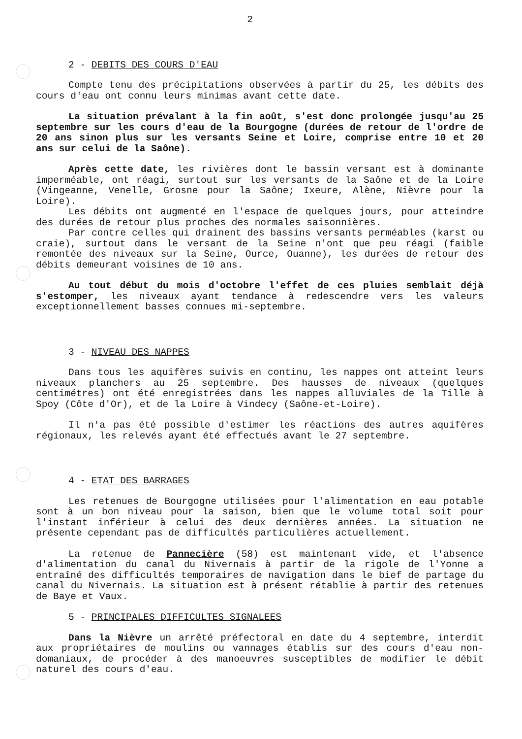2
2 - DEBITS DES COURS D'EAU
Compte tenu des précipitations observées à partir du 25, les débits des cours d'eau ont connu leurs minimas avant cette date.
La situation prévalant à la fin août, s'est donc prolongée jusqu'au 25 septembre sur les cours d'eau de la Bourgogne (durées de retour de l'ordre de 20 ans sinon plus sur les versants Seine et Loire, comprise entre 10 et 20 ans sur celui de la Saône).
Après cette date, les rivières dont le bassin versant est à dominante imperméable, ont réagi, surtout sur les versants de la Saône et de la Loire (Vingeanne, Venelle, Grosne pour la Saône; Ixeure, Alène, Nièvre pour la Loire).
Les débits ont augmenté en l'espace de quelques jours, pour atteindre des durées de retour plus proches des normales saisonnières.
Par contre celles qui drainent des bassins versants perméables (karst ou craie), surtout dans le versant de la Seine n'ont que peu réagi (faible remontée des niveaux sur la Seine, Ource, Ouanne), les durées de retour des débits demeurant voisines de 10 ans.
Au tout début du mois d'octobre l'effet de ces pluies semblait déjà s'estomper, les niveaux ayant tendance à redescendre vers les valeurs exceptionnellement basses connues mi-septembre.
3 - NIVEAU DES NAPPES
Dans tous les aquifères suivis en continu, les nappes ont atteint leurs niveaux planchers au 25 septembre. Des hausses de niveaux (quelques centimétres) ont été enregistrées dans les nappes alluviales de la Tille à Spoy (Côte d'Or), et de la Loire à Vindecy (Saône-et-Loire).
Il n'a pas été possible d'estimer les réactions des autres aquifères régionaux, les relevés ayant été effectués avant le 27 septembre.
4 - ETAT DES BARRAGES
Les retenues de Bourgogne utilisées pour l'alimentation en eau potable sont à un bon niveau pour la saison, bien que le volume total soit pour l'instant inférieur à celui des deux dernières années. La situation ne présente cependant pas de difficultés particulières actuellement.
La retenue de Pannecière (58) est maintenant vide, et l'absence d'alimentation du canal du Nivernais à partir de la rigole de l'Yonne a entraîné des difficultés temporaires de navigation dans le bief de partage du canal du Nivernais. La situation est à présent rétablie à partir des retenues de Baye et Vaux.
5 - PRINCIPALES DIFFICULTES SIGNALEES
Dans la Nièvre un arrêté préfectoral en date du 4 septembre, interdit aux propriétaires de moulins ou vannages établis sur des cours d'eau non-domaniaux, de procéder à des manoeuvres susceptibles de modifier le débit naturel des cours d'eau.